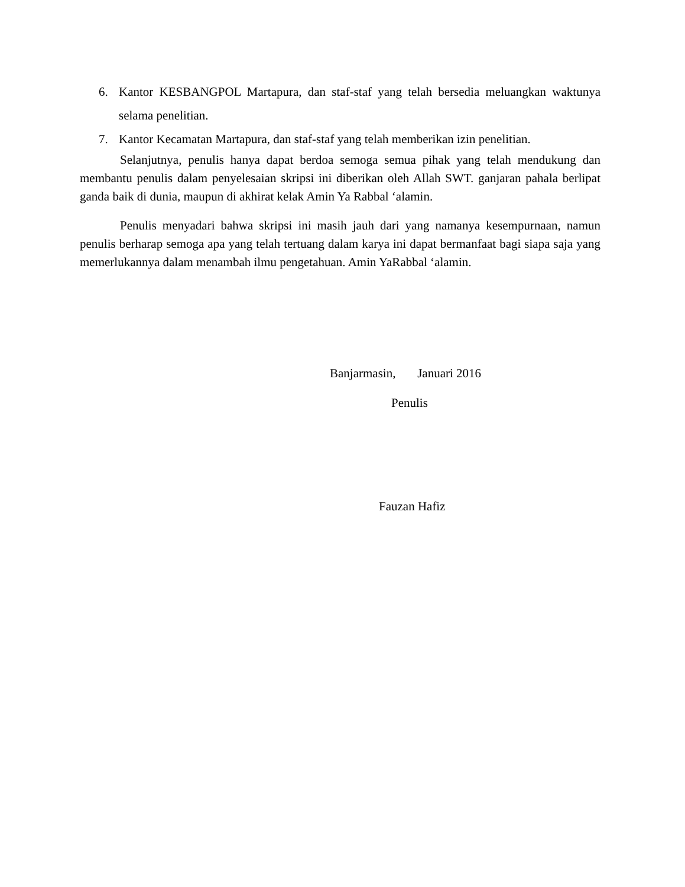6. Kantor KESBANGPOL Martapura, dan staf-staf yang telah bersedia meluangkan waktunya selama penelitian.
7. Kantor Kecamatan Martapura, dan staf-staf yang telah memberikan izin penelitian.
Selanjutnya, penulis hanya dapat berdoa semoga semua pihak yang telah mendukung dan membantu penulis dalam penyelesaian skripsi ini diberikan oleh Allah SWT. ganjaran pahala berlipat ganda baik di dunia, maupun di akhirat kelak Amin Ya Rabbal ‘alamin.
Penulis menyadari bahwa skripsi ini masih jauh dari yang namanya kesempurnaan, namun penulis berharap semoga apa yang telah tertuang dalam karya ini dapat bermanfaat bagi siapa saja yang memerlukannya dalam menambah ilmu pengetahuan. Amin YaRabbal ‘alamin.
Banjarmasin, Januari 2016
Penulis
Fauzan Hafiz